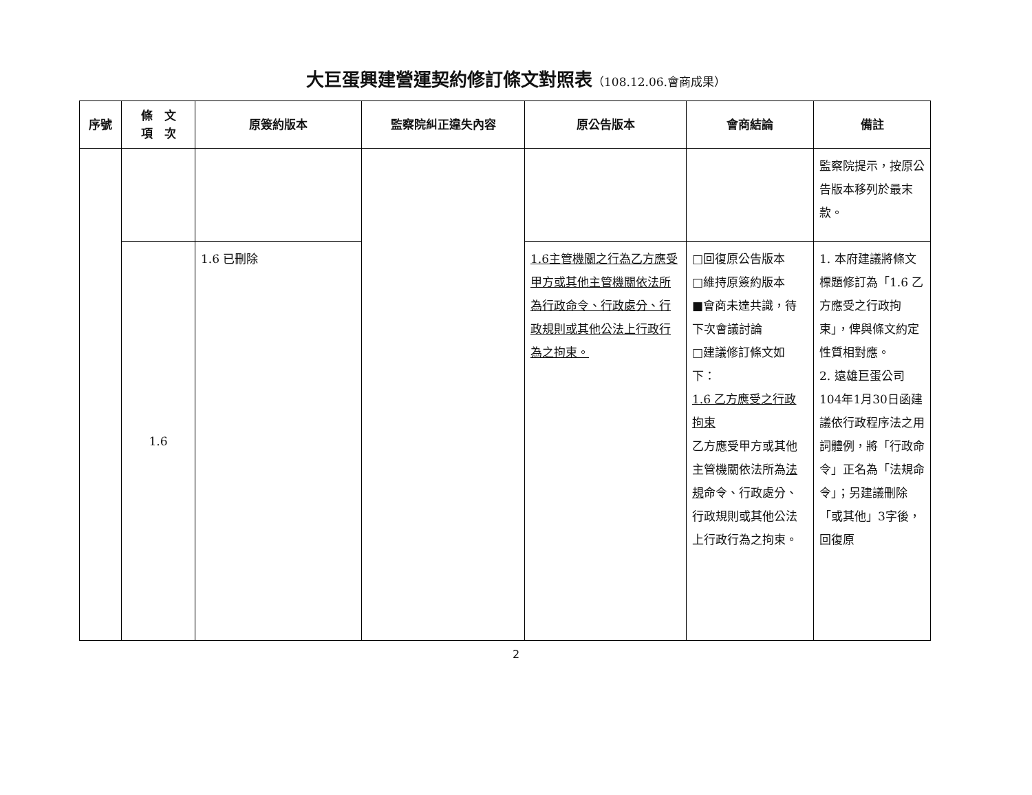大巨蛋興建營運契約修訂條文對照表（108.12.06.會商成果）
| 序號 | 條 文 項 次 | 原簽約版本 | 監察院糾正違失內容 | 原公告版本 | 會商結論 | 備註 |
| --- | --- | --- | --- | --- | --- | --- |
| | | | | | | 監察院提示，按原公告版本移列於最末款。 |
| | 1.6 | 1.6 已刪除 | | 1.6主管機關之行為乙方應受甲方或其他主管機關依法所為行政命令、行政處分、行政規則或其他公法上行政行為之拘束。 | □回復原公告版本 □維持原簽約版本 ■會商未達共識，待下次會議討論 □建議修訂條文如下： 1.6 乙方應受之行政拘束 乙方應受甲方或其他主管機關依法所為 法規 命令、行政處分、行政規則或其他公法上行政行為之拘束。 | 1. 本府建議將條文標題修訂為「1.6 乙方應受之行政拘束」，俾與條文約定性質相對應。 2. 遠雄巨蛋公司104年1月30日函建議依行政程序法之用詞體例，將「行政命令」正名為「法規命令」；另建議刪除「或其他」3字後，回復原 |
2